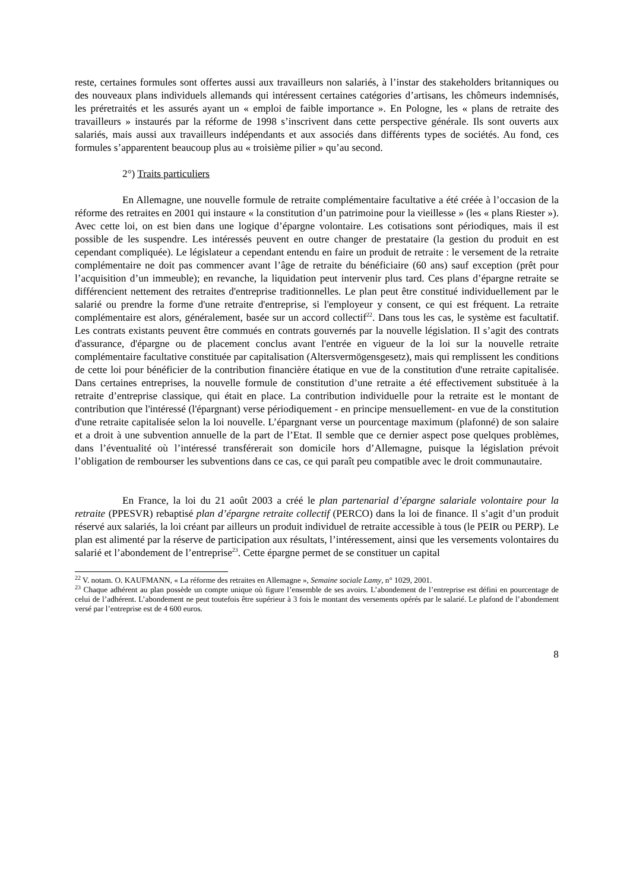reste, certaines formules sont offertes aussi aux travailleurs non salariés, à l’instar des stakeholders britanniques ou des nouveaux plans individuels allemands qui intéressent certaines catégories d’artisans, les chômeurs indemnisés, les préretraités et les assurés ayant un « emploi de faible importance ». En Pologne, les « plans de retraite des travailleurs » instaurés par la réforme de 1998 s’inscrivent dans cette perspective générale. Ils sont ouverts aux salariés, mais aussi aux travailleurs indépendants et aux associés dans différents types de sociétés. Au fond, ces formules s’apparentent beaucoup plus au « troisième pilier » qu’au second.
2°) Traits particuliers
En Allemagne, une nouvelle formule de retraite complémentaire facultative a été créée à l’occasion de la réforme des retraites en 2001 qui instaure « la constitution d’un patrimoine pour la vieillesse » (les « plans Riester »). Avec cette loi, on est bien dans une logique d’épargne volontaire. Les cotisations sont périodiques, mais il est possible de les suspendre. Les intéressés peuvent en outre changer de prestataire (la gestion du produit en est cependant compliquée). Le législateur a cependant entendu en faire un produit de retraite : le versement de la retraite complémentaire ne doit pas commencer avant l’âge de retraite du bénéficiaire (60 ans) sauf exception (prêt pour l’acquisition d’un immeuble); en revanche, la liquidation peut intervenir plus tard. Ces plans d’épargne retraite se différencient nettement des retraites d'entreprise traditionnelles. Le plan peut être constitué individuellement par le salarié ou prendre la forme d'une retraite d'entreprise, si l'employeur y consent, ce qui est fréquent. La retraite complémentaire est alors, généralement, basée sur un accord collectif<sup>22</sup>. Dans tous les cas, le système est facultatif. Les contrats existants peuvent être commués en contrats gouvernés par la nouvelle législation. Il s’agit des contrats d'assurance, d'épargne ou de placement conclus avant l'entrée en vigueur de la loi sur la nouvelle retraite complémentaire facultative constituée par capitalisation (Altersvermögensgesetz), mais qui remplissent les conditions de cette loi pour bénéficier de la contribution financière étatique en vue de la constitution d'une retraite capitalisée. Dans certaines entreprises, la nouvelle formule de constitution d’une retraite a été effectivement substituée à la retraite d’entreprise classique, qui était en place. La contribution individuelle pour la retraite est le montant de contribution que l'intéressé (l'épargnant) verse périodiquement - en principe mensuellement- en vue de la constitution d'une retraite capitalisée selon la loi nouvelle. L’épargnant verse un pourcentage maximum (plafonné) de son salaire et a droit à une subvention annuelle de la part de l’Etat. Il semble que ce dernier aspect pose quelques problèmes, dans l’éventualité où l’intéressé transférerait son domicile hors d’Allemagne, puisque la législation prévoit l’obligation de rembourser les subventions dans ce cas, ce qui paraît peu compatible avec le droit communautaire.
En France, la loi du 21 août 2003 a créé le plan partenarial d’épargne salariale volontaire pour la retraite (PPESVR) rebaptisé plan d’épargne retraite collectif (PERCO) dans la loi de finance. Il s’agit d’un produit réservé aux salariés, la loi créant par ailleurs un produit individuel de retraite accessible à tous (le PEIR ou PERP). Le plan est alimenté par la réserve de participation aux résultats, l’intéressement, ainsi que les versements volontaires du salarié et l’abondement de l’entreprise<sup>23</sup>. Cette épargne permet de se constituer un capital
<sup>22</sup> V. notam. O. KAUFMANN, « La réforme des retraites en Allemagne », Semaine sociale Lamy, n° 1029, 2001.
<sup>23</sup> Chaque adhérent au plan possède un compte unique où figure l’ensemble de ses avoirs. L’abondement de l’entreprise est défini en pourcentage de celui de l’adhérent. L’abondement ne peut toutefois être supérieur à 3 fois le montant des versements opérés par le salarié. Le plafond de l’abondement versé par l’entreprise est de 4 600 euros.
8